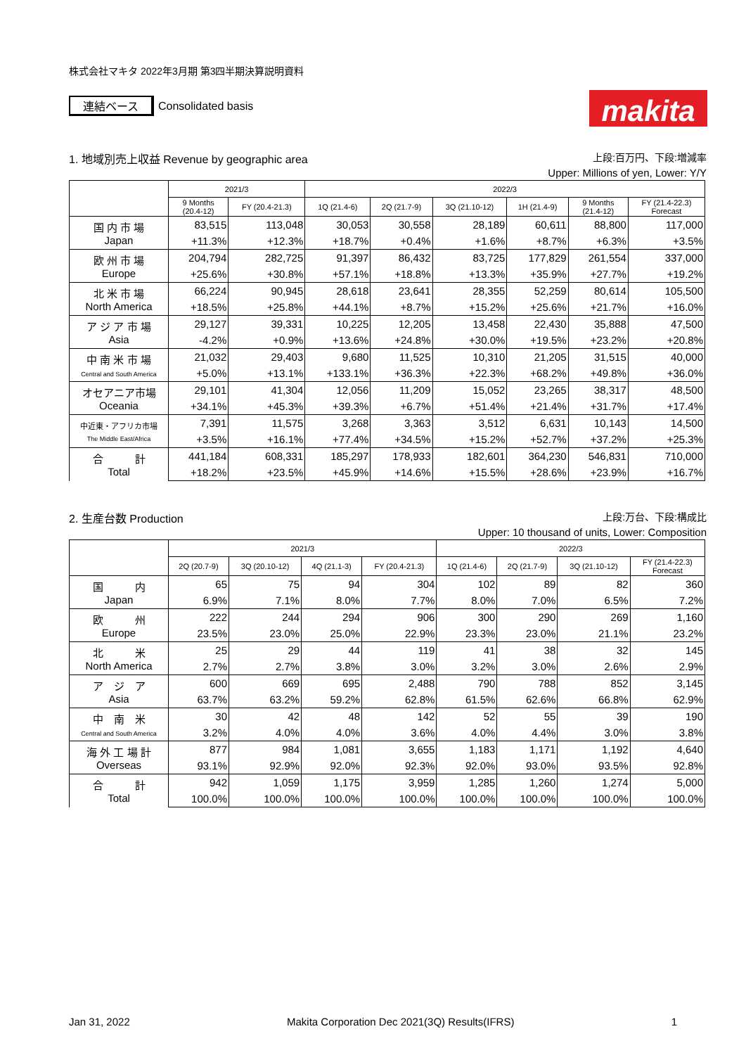makita
株式会社マキタ 2022年3月期 第3四半期決算説明資料
連結ベース Consolidated basis
1. 地域別売上収益 Revenue by geographic area 上段:百万円、下段:増減率
Upper: Millions of yen, Lower: Y/Y
| | 2021/3 | | 2022/3 | | | | | |
| --- | --- | --- | --- | --- | --- | --- | --- | --- |
| | 9 Months (20.4-12) | FY (20.4-21.3) | 1Q (21.4-6) | 2Q (21.7-9) | 3Q (21.10-12) | 1H (21.4-9) | 9 Months (21.4-12) | FY (21.4-22.3) Forecast |
| 国 内 市 場 Japan | 83,515 | 113,048 | 30,053 | 30,558 | 28,189 | 60,611 | 88,800 | 117,000 |
| | +11.3% | +12.3% | +18.7% | +0.4% | +1.6% | +8.7% | +6.3% | +3.5% |
| 欧 州 市 場 Europe | 204,794 | 282,725 | 91,397 | 86,432 | 83,725 | 177,829 | 261,554 | 337,000 |
| | +25.6% | +30.8% | +57.1% | +18.8% | +13.3% | +35.9% | +27.7% | +19.2% |
| 北 米 市 場 North America | 66,224 | 90,945 | 28,618 | 23,641 | 28,355 | 52,259 | 80,614 | 105,500 |
| | +18.5% | +25.8% | +44.1% | +8.7% | +15.2% | +25.6% | +21.7% | +16.0% |
| ア ジ ア 市 場 Asia | 29,127 | 39,331 | 10,225 | 12,205 | 13,458 | 22,430 | 35,888 | 47,500 |
| | -4.2% | +0.9% | +13.6% | +24.8% | +30.0% | +19.5% | +23.2% | +20.8% |
| 中 南 米 市 場 Central and South America | 21,032 | 29,403 | 9,680 | 11,525 | 10,310 | 21,205 | 31,515 | 40,000 |
| | +5.0% | +13.1% | +133.1% | +36.3% | +22.3% | +68.2% | +49.8% | +36.0% |
| オセアニア市場 Oceania | 29,101 | 41,304 | 12,056 | 11,209 | 15,052 | 23,265 | 38,317 | 48,500 |
| | +34.1% | +45.3% | +39.3% | +6.7% | +51.4% | +21.4% | +31.7% | +17.4% |
| 中近東・アフリカ市場 The Middle East/Africa | 7,391 | 11,575 | 3,268 | 3,363 | 3,512 | 6,631 | 10,143 | 14,500 |
| | +3.5% | +16.1% | +77.4% | +34.5% | +15.2% | +52.7% | +37.2% | +25.3% |
| 合 計 Total | 441,184 | 608,331 | 185,297 | 178,933 | 182,601 | 364,230 | 546,831 | 710,000 |
| | +18.2% | +23.5% | +45.9% | +14.6% | +15.5% | +28.6% | +23.9% | +16.7% |
2. 生産台数 Production 上段:万台、下段:構成比
Upper: 10 thousand of units, Lower: Composition
| | 2021/3 | | | | 2022/3 | | | |
| --- | --- | --- | --- | --- | --- | --- | --- | --- |
| | 2Q (20.7-9) | 3Q (20.10-12) | 4Q (21.1-3) | FY (20.4-21.3) | 1Q (21.4-6) | 2Q (21.7-9) | 3Q (21.10-12) | FY (21.4-22.3) Forecast |
| 国 内 Japan | 65 | 75 | 94 | 304 | 102 | 89 | 82 | 360 |
| | 6.9% | 7.1% | 8.0% | 7.7% | 8.0% | 7.0% | 6.5% | 7.2% |
| 欧 州 Europe | 222 | 244 | 294 | 906 | 300 | 290 | 269 | 1,160 |
| | 23.5% | 23.0% | 25.0% | 22.9% | 23.3% | 23.0% | 21.1% | 23.2% |
| 北 米 North America | 25 | 29 | 44 | 119 | 41 | 38 | 32 | 145 |
| | 2.7% | 2.7% | 3.8% | 3.0% | 3.2% | 3.0% | 2.6% | 2.9% |
| ア ジ ア Asia | 600 | 669 | 695 | 2,488 | 790 | 788 | 852 | 3,145 |
| | 63.7% | 63.2% | 59.2% | 62.8% | 61.5% | 62.6% | 66.8% | 62.9% |
| 中 南 米 Central and South America | 30 | 42 | 48 | 142 | 52 | 55 | 39 | 190 |
| | 3.2% | 4.0% | 4.0% | 3.6% | 4.0% | 4.4% | 3.0% | 3.8% |
| 海 外 工 場 計 Overseas | 877 | 984 | 1,081 | 3,655 | 1,183 | 1,171 | 1,192 | 4,640 |
| | 93.1% | 92.9% | 92.0% | 92.3% | 92.0% | 93.0% | 93.5% | 92.8% |
| 合 計 Total | 942 | 1,059 | 1,175 | 3,959 | 1,285 | 1,260 | 1,274 | 5,000 |
| | 100.0% | 100.0% | 100.0% | 100.0% | 100.0% | 100.0% | 100.0% | 100.0% |
Jan 31, 2022 Makita Corporation Dec 2021(3Q) Results(IFRS) 1